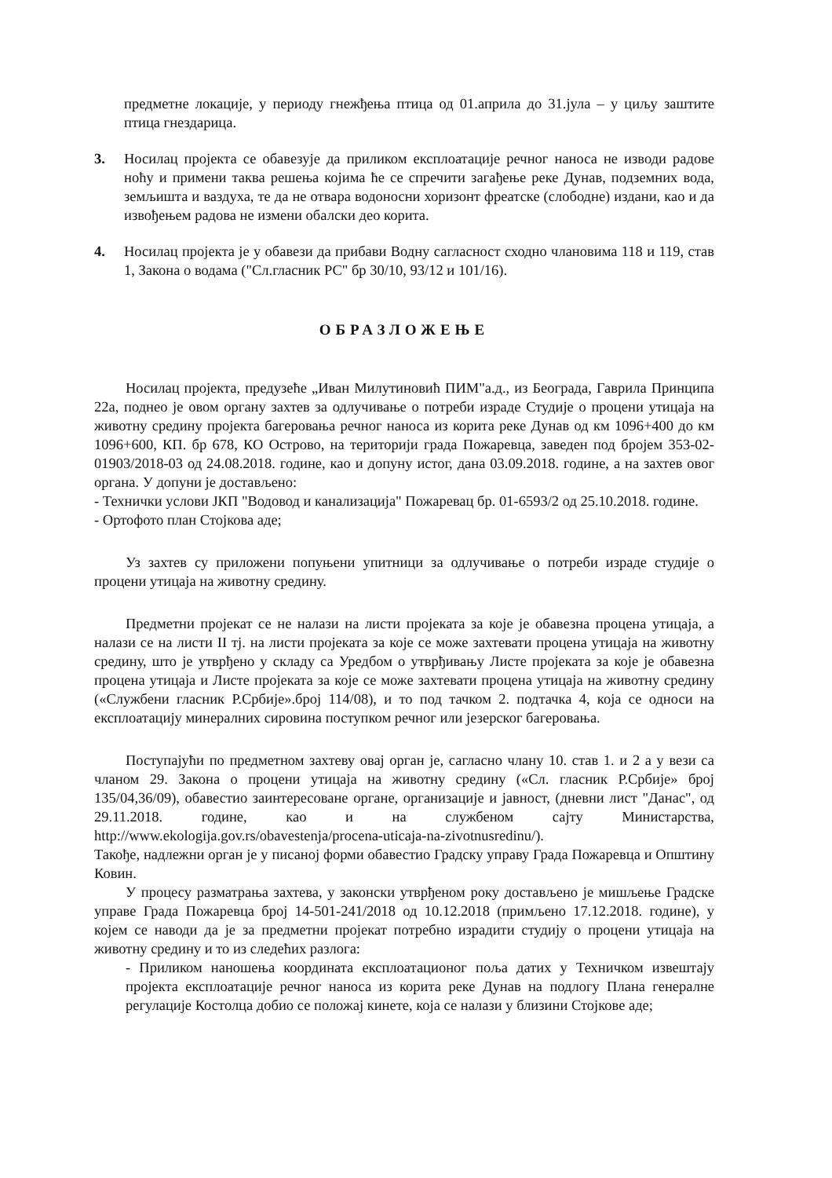предметне локације, у периоду гнежђења птица од 01.априла до 31.јула – у циљу заштите птица гнездарица.
3. Носилац пројекта се обавезује да приликом експлоатације речног наноса не изводи радове ноћу и примени таква решења којима ће се спречити загађење реке Дунав, подземних вода, земљишта и ваздуха, те да не отвара водоносни хоризонт фреатске (слободне) издани, као и да извођењем радова не измени обалски део корита.
4. Носилац пројекта је у обавези да прибави Водну сагласност сходно члановима 118 и 119, став 1, Закона о водама ("Сл.гласник РС" бр 30/10, 93/12 и 101/16).
ОБРАЗЛОЖЕЊЕ
Носилац пројекта, предузеће „Иван Милутиновић ПИМ"а.д., из Београда, Гаврила Принципа 22а, поднео је овом органу захтев за одлучивање о потреби израде Студије о процени утицаја на животну средину пројекта багеровања речног наноса из корита реке Дунав од км 1096+400 до км 1096+600, КП. бр 678, КО Острово, на територији града Пожаревца, заведен под бројем 353-02-01903/2018-03 од 24.08.2018. године, као и допуну истог, дана 03.09.2018. године, а на захтев овог органа. У допуни је достављено:
- Технички услови ЈКП "Водовод и канализација" Пожаревац бр. 01-6593/2 од 25.10.2018. године.
- Ортофото план Стојкова аде;
Уз захтев су приложени попуњени упитници за одлучивање о потреби израде студије о процени утицаја на животну средину.
Предметни пројекат се не налази на листи пројеката за које је обавезна процена утицаја, а налази се на листи II тј. на листи пројеката за које се може захтевати процена утицаја на животну средину, што је утврђено у складу са Уредбом о утврђивању Листе пројеката за које је обавезна процена утицаја и Листе пројеката за које се може захтевати процена утицаја на животну средину («Службени гласник Р.Србије».број 114/08), и то под тачком 2. подтачка 4, која се односи на експлоатацију минералних сировина поступком речног или језерског багеровања.
Поступајући по предметном захтеву овај орган је, сагласно члану 10. став 1. и 2 а у вези са чланом 29. Закона о процени утицаја на животну средину («Сл. гласник Р.Србије» број 135/04,36/09), обавестио заинтересоване органе, организације и јавност, (дневни лист "Данас", од 29.11.2018. године, као и на службеном сајту Министарства, http://www.ekologija.gov.rs/obavestenja/procena-uticaja-na-zivotnusredinu/).
Такође, надлежни орган је у писаној форми обавестио Градску управу Града Пожаревца и Општину Ковин.
У процесу разматрања захтева, у законски утврђеном року достављено је мишљење Градске управе Града Пожаревца број 14-501-241/2018 од 10.12.2018 (примљено 17.12.2018. године), у којем се наводи да је за предметни пројекат потребно израдити студију о процени утицаја на животну средину и то из следећих разлога:
- Приликом наношења координата експлоатационог поља датих у Техничком извештају пројекта експлоатације речног наноса из корита реке Дунав на подлогу Плана генералне регулације Костолца добио се положај кинете, која се налази у близини Стојкове аде;